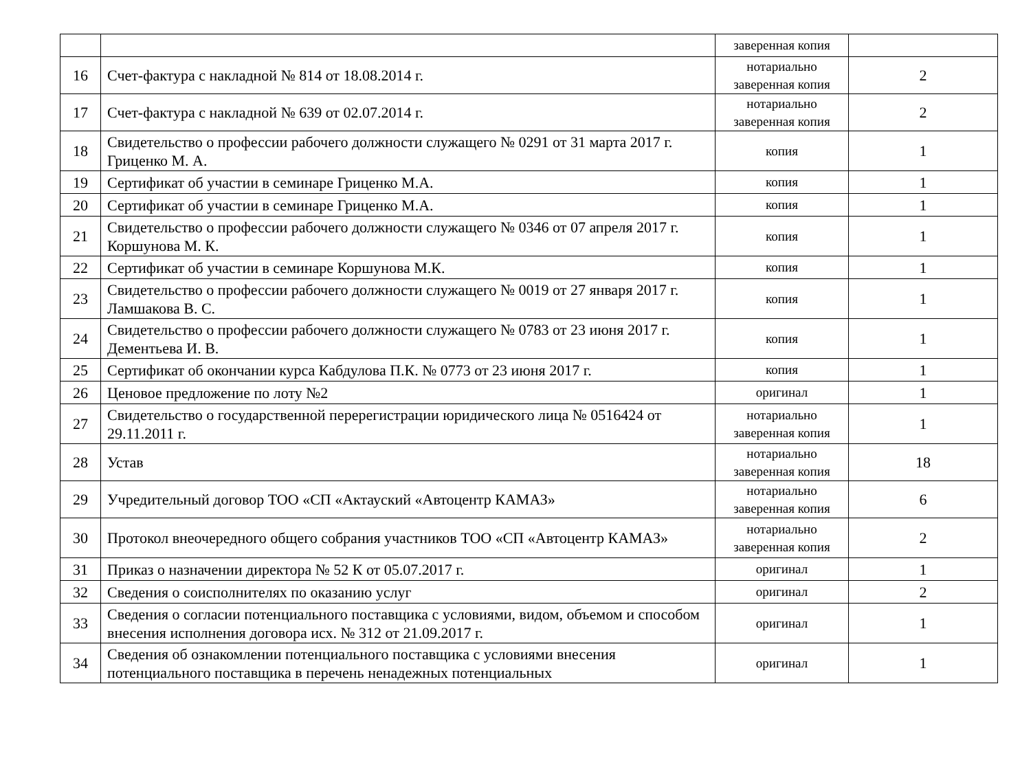| | | заверенная копия | |
| 16 | Счет-фактура с накладной № 814 от 18.08.2014 г. | нотариально заверенная копия | 2 |
| 17 | Счет-фактура с накладной № 639 от 02.07.2014 г. | нотариально заверенная копия | 2 |
| 18 | Свидетельство о профессии рабочего должности служащего № 0291 от 31 марта 2017 г. Гриценко М. А. | копия | 1 |
| 19 | Сертификат об участии в семинаре Гриценко М.А. | копия | 1 |
| 20 | Сертификат об участии в семинаре Гриценко М.А. | копия | 1 |
| 21 | Свидетельство о профессии рабочего должности служащего № 0346 от 07 апреля 2017 г. Коршунова М. К. | копия | 1 |
| 22 | Сертификат об участии в семинаре Коршунова М.К. | копия | 1 |
| 23 | Свидетельство о профессии рабочего должности служащего № 0019 от 27 января 2017 г. Ламшакова В. С. | копия | 1 |
| 24 | Свидетельство о профессии рабочего должности служащего № 0783 от 23 июня 2017 г. Дементьева И. В. | копия | 1 |
| 25 | Сертификат об окончании курса Кабдулова П.К. № 0773 от 23 июня 2017 г. | копия | 1 |
| 26 | Ценовое предложение по лоту №2 | оригинал | 1 |
| 27 | Свидетельство о государственной перерегистрации юридического лица № 0516424 от 29.11.2011 г. | нотариально заверенная копия | 1 |
| 28 | Устав | нотариально заверенная копия | 18 |
| 29 | Учредительный договор ТОО «СП «Актауский «Автоцентр КАМАЗ» | нотариально заверенная копия | 6 |
| 30 | Протокол внеочередного общего собрания участников ТОО «СП «Автоцентр КАМАЗ» | нотариально заверенная копия | 2 |
| 31 | Приказ о назначении директора № 52 К от 05.07.2017 г. | оригинал | 1 |
| 32 | Сведения о соисполнителях по оказанию услуг | оригинал | 2 |
| 33 | Сведения о согласии потенциального поставщика с условиями, видом, объемом и способом внесения исполнения договора исх. № 312 от 21.09.2017 г. | оригинал | 1 |
| 34 | Сведения об ознакомлении потенциального поставщика с условиями внесения потенциального поставщика в перечень ненадежных потенциальных | оригинал | 1 |